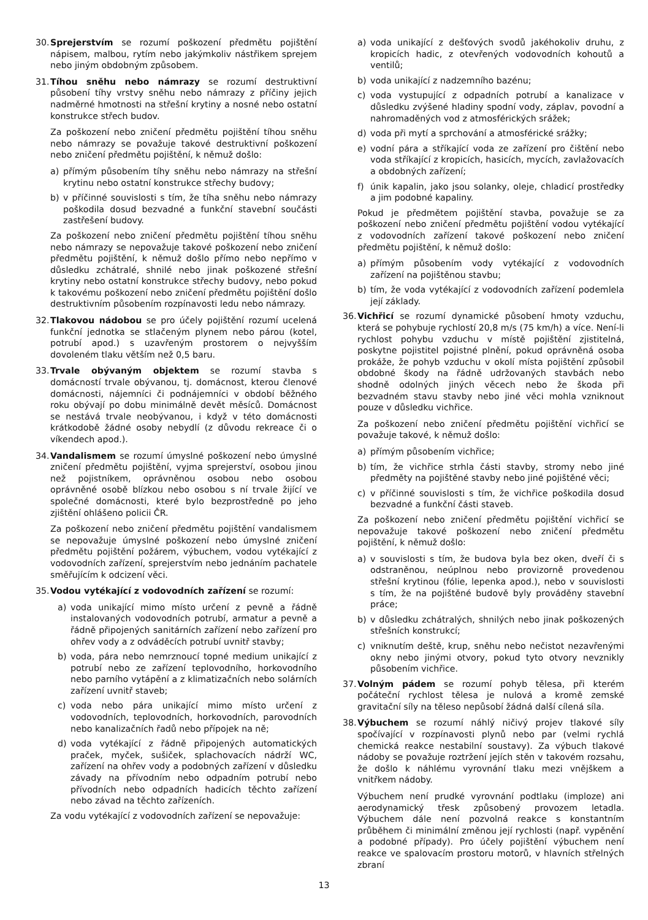30.
Sprejerstvím se rozumí poškození předmětu pojištění nápisem, malbou, rytím nebo jakýmkoliv nástřikem sprejem nebo jiným obdobným způsobem.
31.
Tíhou sněhu nebo námrazy se rozumí destruktivní působení tíhy vrstvy sněhu nebo námrazy z příčiny jejich nadměrné hmotnosti na střešní krytiny a nosné nebo ostatní konstrukce střech budov.
Za poškození nebo zničení předmětu pojištění tíhou sněhu nebo námrazy se považuje takové destruktivní poškození nebo zničení předmětu pojištění, k němuž došlo:
a) přímým působením tíhy sněhu nebo námrazy na střešní krytinu nebo ostatní konstrukce střechy budovy;
b) v příčinné souvislosti s tím, že tíha sněhu nebo námrazy poškodila dosud bezvadné a funkční stavební součásti zastřešení budovy.
Za poškození nebo zničení předmětu pojištění tíhou sněhu nebo námrazy se nepovažuje takové poškození nebo zničení předmětu pojištění, k němuž došlo přímo nebo nepřímo v důsledku zchátralé, shnilé nebo jinak poškozené střešní krytiny nebo ostatní konstrukce střechy budovy, nebo pokud k takovému poškození nebo zničení předmětu pojištění došlo destruktivním působením rozpínavosti ledu nebo námrazy.
32.
Tlakovou nádobou se pro účely pojištění rozumí ucelená funkční jednotka se stlačeným plynem nebo párou (kotel, potrubí apod.) s uzavřeným prostorem o nejvyšším dovoleném tlaku větším než 0,5 baru.
33.
Trvale obývaným objektem se rozumí stavba s domácností trvale obývanou, tj. domácnost, kterou členové domácnosti, nájemníci či podnájemníci v období běžného roku obývají po dobu minimálně devět měsíců. Domácnost se nestává trvale neobývanou, i když v této domácnosti krátkodobě žádné osoby nebydlí (z důvodu rekreace či o víkendech apod.).
34.
Vandalismem se rozumí úmyslné poškození nebo úmyslné zničení předmětu pojištění, vyjma sprejerství, osobou jinou než pojistníkem, oprávněnou osobou nebo osobou oprávněné osobě blízkou nebo osobou s ní trvale žijící ve společné domácnosti, které bylo bezprostředně po jeho zjištění ohlášeno policii ČR.
Za poškození nebo zničení předmětu pojištění vandalismem se nepovažuje úmyslné poškození nebo úmyslné zničení předmětu pojištění požárem, výbuchem, vodou vytékající z vodovodních zařízení, sprejerstvím nebo jednáním pachatele směřujícím k odcizení věci.
35.
Vodou vytékající z vodovodních zařízení se rozumí:
a) voda unikající mimo místo určení z pevně a řádně instalovaných vodovodních potrubí, armatur a pevně a řádně připojených sanitárních zařízení nebo zařízení pro ohřev vody a z odváděcích potrubí uvnitř stavby;
b) voda, pára nebo nemrznoucí topné medium unikající z potrubí nebo ze zařízení teplovodního, horkovodního nebo parního vytápění a z klimatizačních nebo solárních zařízení uvnitř staveb;
c) voda nebo pára unikající mimo místo určení z vodovodních, teplovodních, horkovodních, parovodních nebo kanalizačních řadů nebo přípojek na ně;
d) voda vytékající z řádně připojených automatických praček, myček, sušiček, splachovacích nádrží WC, zařízení na ohřev vody a podobných zařízení v důsledku závady na přívodním nebo odpadním potrubí nebo přívodních nebo odpadních hadicích těchto zařízení nebo závad na těchto zařízeních.
Za vodu vytékající z vodovodních zařízení se nepovažuje:
a) voda unikající z dešťových svodů jakéhokoliv druhu, z kropicích hadic, z otevřených vodovodních kohoutů a ventilů;
b) voda unikající z nadzemního bazénu;
c) voda vystupující z odpadních potrubí a kanalizace v důsledku zvýšené hladiny spodní vody, záplav, povodní a nahromaděných vod z atmosférických srážek;
d) voda při mytí a sprchování a atmosférické srážky;
e) vodní pára a stříkající voda ze zařízení pro čištění nebo voda stříkající z kropicích, hasicích, mycích, zavlažovacích a obdobných zařízení;
f) únik kapalin, jako jsou solanky, oleje, chladicí prostředky a jim podobné kapaliny.
Pokud je předmětem pojištění stavba, považuje se za poškození nebo zničení předmětu pojištění vodou vytékající z vodovodních zařízení takové poškození nebo zničení předmětu pojištění, k němuž došlo:
a) přímým působením vody vytékající z vodovodních zařízení na pojištěnou stavbu;
b) tím, že voda vytékající z vodovodních zařízení podemlela její základy.
36.
Vichřicí se rozumí dynamické působení hmoty vzduchu, která se pohybuje rychlostí 20,8 m/s (75 km/h) a více. Není-li rychlost pohybu vzduchu v místě pojištění zjistitelná, poskytne pojistitel pojistné plnění, pokud oprávněná osoba prokáže, že pohyb vzduchu v okolí místa pojištění způsobil obdobné škody na řádně udržovaných stavbách nebo shodně odolných jiných věcech nebo že škoda při bezvadném stavu stavby nebo jiné věci mohla vzniknout pouze v důsledku vichřice.
Za poškození nebo zničení předmětu pojištění vichřicí se považuje takové, k němuž došlo:
a) přímým působením vichřice;
b) tím, že vichřice strhla části stavby, stromy nebo jiné předměty na pojištěné stavby nebo jiné pojištěné věci;
c) v příčinné souvislosti s tím, že vichřice poškodila dosud bezvadné a funkční části staveb.
Za poškození nebo zničení předmětu pojištění vichřicí se nepovažuje takové poškození nebo zničení předmětu pojištění, k němuž došlo:
a) v souvislosti s tím, že budova byla bez oken, dveří či s odstraněnou, neúplnou nebo provizorně provedenou střešní krytinou (fólie, lepenka apod.), nebo v souvislosti s tím, že na pojištěné budově byly prováděny stavební práce;
b) v důsledku zchátralých, shnilých nebo jinak poškozených střešních konstrukcí;
c) vniknutím deště, krup, sněhu nebo nečistot nezavřenými okny nebo jinými otvory, pokud tyto otvory nevznikly působením vichřice.
37.
Volným pádem se rozumí pohyb tělesa, při kterém počáteční rychlost tělesa je nulová a kromě zemské gravitační síly na těleso nepůsobí žádná další cílená síla.
38.
Výbuchem se rozumí náhlý ničivý projev tlakové síly spočívající v rozpínavosti plynů nebo par (velmi rychlá chemická reakce nestabilní soustavy). Za výbuch tlakové nádoby se považuje roztržení jejích stěn v takovém rozsahu, že došlo k náhlému vyrovnání tlaku mezi vnějškem a vnitřkem nádoby.
Výbuchem není prudké vyrovnání podtlaku (imploze) ani aerodynamický třesk způsobený provozem letadla. Výbuchem dále není pozvolná reakce s konstantním průběhem či minimální změnou její rychlosti (např. vypěnění a podobné případy). Pro účely pojištění výbuchem není reakce ve spalovacím prostoru motorů, v hlavních střelných zbraní
13